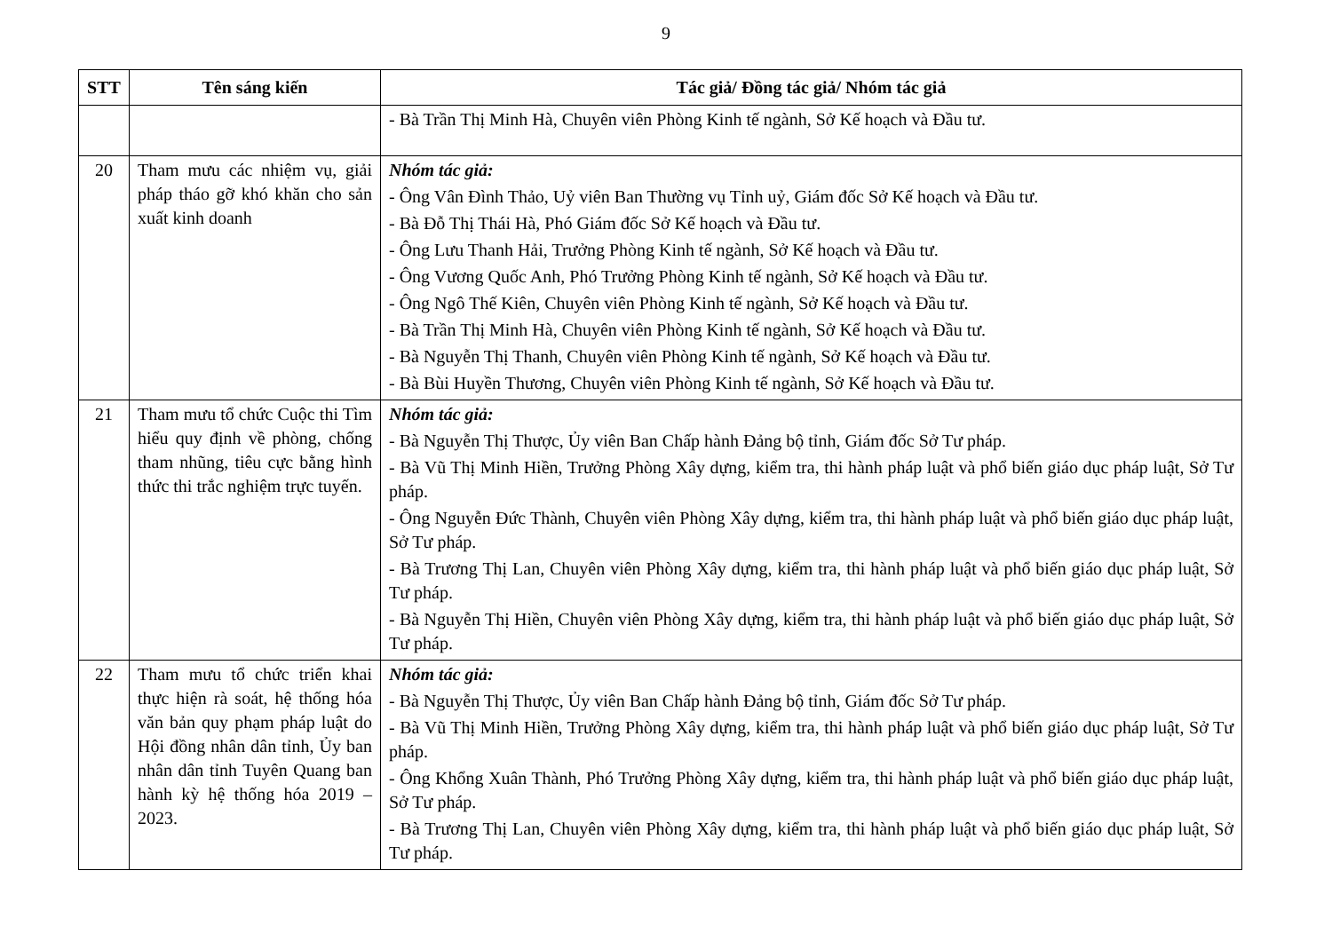9
| STT | Tên sáng kiến | Tác giả/ Đồng tác giả/ Nhóm tác giả |
| --- | --- | --- |
| | | - Bà Trần Thị Minh Hà, Chuyên viên Phòng Kinh tế ngành, Sở Kế hoạch và Đầu tư. |
| 20 | Tham mưu các nhiệm vụ, giải pháp tháo gỡ khó khăn cho sản xuất kinh doanh | Nhóm tác giả: - Ông Vân Đình Thảo, Uỷ viên Ban Thường vụ Tỉnh uỷ, Giám đốc Sở Kế hoạch và Đầu tư. - Bà Đỗ Thị Thái Hà, Phó Giám đốc Sở Kế hoạch và Đầu tư. - Ông Lưu Thanh Hải, Trưởng Phòng Kinh tế ngành, Sở Kế hoạch và Đầu tư. - Ông Vương Quốc Anh, Phó Trưởng Phòng Kinh tế ngành, Sở Kế hoạch và Đầu tư. - Ông Ngô Thế Kiên, Chuyên viên Phòng Kinh tế ngành, Sở Kế hoạch và Đầu tư. - Bà Trần Thị Minh Hà, Chuyên viên Phòng Kinh tế ngành, Sở Kế hoạch và Đầu tư. - Bà Nguyễn Thị Thanh, Chuyên viên Phòng Kinh tế ngành, Sở Kế hoạch và Đầu tư. - Bà Bùi Huyền Thương, Chuyên viên Phòng Kinh tế ngành, Sở Kế hoạch và Đầu tư. |
| 21 | Tham mưu tổ chức Cuộc thi Tìm hiểu quy định về phòng, chống tham nhũng, tiêu cực bằng hình thức thi trắc nghiệm trực tuyến. | Nhóm tác giả: - Bà Nguyễn Thị Thược, Ủy viên Ban Chấp hành Đảng bộ tỉnh, Giám đốc Sở Tư pháp. - Bà Vũ Thị Minh Hiền, Trưởng Phòng Xây dựng, kiểm tra, thi hành pháp luật và phổ biến giáo dục pháp luật, Sở Tư pháp. - Ông Nguyễn Đức Thành, Chuyên viên Phòng Xây dựng, kiểm tra, thi hành pháp luật và phổ biến giáo dục pháp luật, Sở Tư pháp. - Bà Trương Thị Lan, Chuyên viên Phòng Xây dựng, kiểm tra, thi hành pháp luật và phổ biến giáo dục pháp luật, Sở Tư pháp. - Bà Nguyễn Thị Hiền, Chuyên viên Phòng Xây dựng, kiểm tra, thi hành pháp luật và phổ biến giáo dục pháp luật, Sở Tư pháp. |
| 22 | Tham mưu tổ chức triển khai thực hiện rà soát, hệ thống hóa văn bản quy phạm pháp luật do Hội đồng nhân dân tỉnh, Ủy ban nhân dân tỉnh Tuyên Quang ban hành kỳ hệ thống hóa 2019 – 2023. | Nhóm tác giả: - Bà Nguyễn Thị Thược, Ủy viên Ban Chấp hành Đảng bộ tỉnh, Giám đốc Sở Tư pháp. - Bà Vũ Thị Minh Hiền, Trưởng Phòng Xây dựng, kiểm tra, thi hành pháp luật và phổ biến giáo dục pháp luật, Sở Tư pháp. - Ông Khổng Xuân Thành, Phó Trưởng Phòng Xây dựng, kiểm tra, thi hành pháp luật và phổ biến giáo dục pháp luật, Sở Tư pháp. - Bà Trương Thị Lan, Chuyên viên Phòng Xây dựng, kiểm tra, thi hành pháp luật và phổ biến giáo dục pháp luật, Sở Tư pháp. |